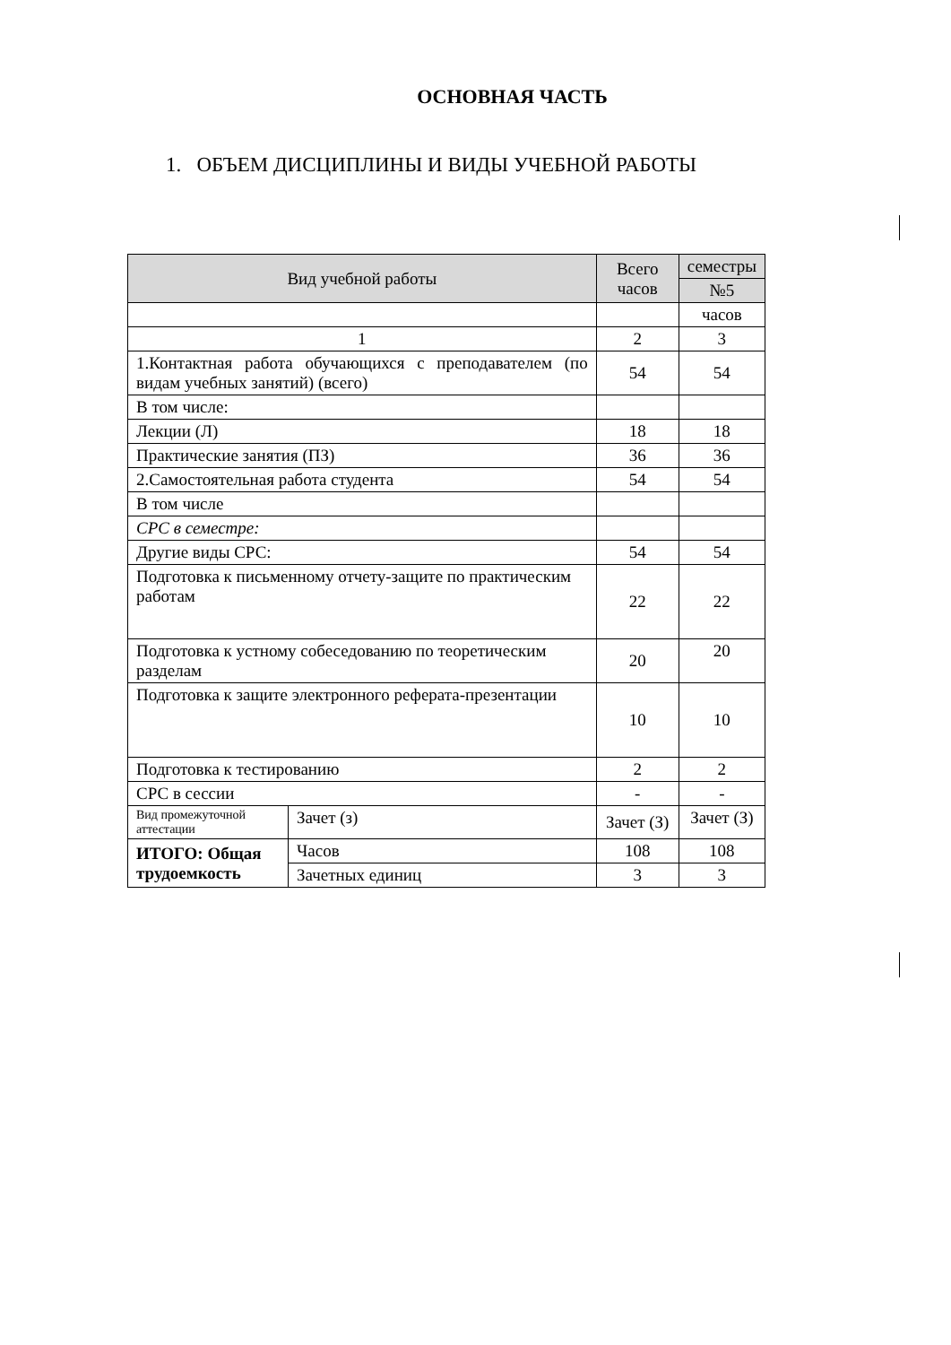ОСНОВНАЯ ЧАСТЬ
1. ОБЪЕМ ДИСЦИПЛИНЫ И ВИДЫ УЧЕБНОЙ РАБОТЫ
| Вид учебной работы | | Всего часов | семестры |
| --- | --- | --- | --- |
| | | | №5 |
| | | | часов |
| 1 | | 2 | 3 |
| 1.Контактная работа обучающихся с преподавателем (по видам учебных занятий) (всего) | | 54 | 54 |
| В том числе: | | | |
| Лекции (Л) | | 18 | 18 |
| Практические занятия (ПЗ) | | 36 | 36 |
| 2.Самостоятельная работа студента | | 54 | 54 |
| В том числе | | | |
| СРС в семестре: | | | |
| Другие виды СРС: | | 54 | 54 |
| Подготовка к письменному отчету-защите по практическим работам | | 22 | 22 |
| Подготовка к устному собеседованию по теоретическим разделам | | 20 | 20 |
| Подготовка к защите электронного реферата-презентации | | 10 | 10 |
| Подготовка к тестированию | | 2 | 2 |
| СРС в сессии | | - | - |
| Вид промежуточной аттестации | Зачет (з) | Зачет (З) | Зачет (З) |
| ИТОГО: Общая трудоемкость | Часов | 108 | 108 |
| | Зачетных единиц | 3 | 3 |